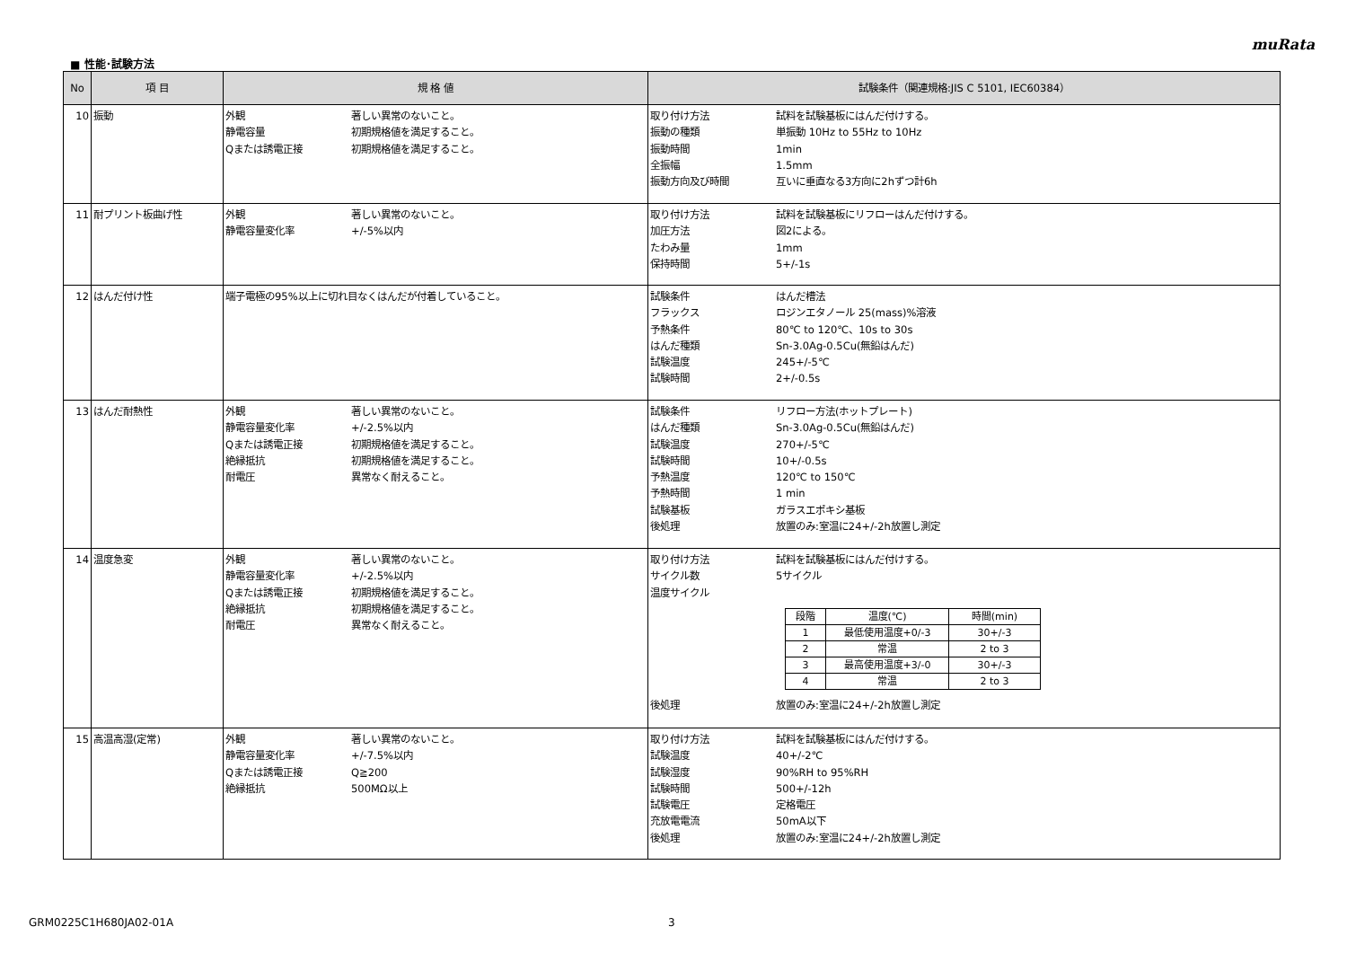muRata
■ 性能･試験方法
| No | 項 目 | 規 格 値 | 試験条件（関連規格:JIS C 5101, IEC60384） |
| --- | --- | --- | --- |
| 10 | 振動 | 外観 著しい異常のないこと。 静電容量 初期規格値を満足すること。 Qまたは誘電正接 初期規格値を満足すること。 | 取り付け方法 試料を試験基板にはんだ付けする。 振動の種類 単振動 10Hz to 55Hz to 10Hz 振動時間 1min 全振幅 1.5mm 振動方向及び時間 互いに垂直なる3方向に2hずつ計6h |
| 11 | 耐プリント板曲げ性 | 外観 著しい異常のないこと。 静電容量変化率 +/-5%以内 | 取り付け方法 試料を試験基板にリフローはんだ付けする。 加圧方法 図2による。 たわみ量 1mm 保持時間 5+/-1s |
| 12 | はんだ付け性 | 端子電極の95%以上に切れ目なくはんだが付着していること。 | 試験条件 はんだ槽法 フラックス ロジンエタノール 25(mass)%溶液 予熱条件 80℃ to 120℃、10s to 30s はんだ種類 Sn-3.0Ag-0.5Cu(無鉛はんだ) 試験温度 245+/-5℃ 試験時間 2+/-0.5s |
| 13 | はんだ耐熱性 | 外観 著しい異常のないこと。 静電容量変化率 +/-2.5%以内 Qまたは誘電正接 初期規格値を満足すること。 絶縁抵抗 初期規格値を満足すること。 耐電圧 異常なく耐えること。 | 試験条件 リフロー方法(ホットプレート) はんだ種類 Sn-3.0Ag-0.5Cu(無鉛はんだ) 試験温度 270+/-5℃ 試験時間 10+/-0.5s 予熱温度 120℃ to 150℃ 予熱時間 1 min 試験基板 ガラスエポキシ基板 後処理 放置のみ:室温に24+/-2h放置し測定 |
| 14 | 温度急変 | 外観 著しい異常のないこと。 静電容量変化率 +/-2.5%以内 Qまたは誘電正接 初期規格値を満足すること。 絶縁抵抗 初期規格値を満足すること。 耐電圧 異常なく耐えること。 | 取り付け方法 試料を試験基板にはんだ付けする。 サイクル数 5サイクル 温度サイクル / 段階 / 温度(℃) / 時間(min) / / --- / --- / --- / / 1 / 最低使用温度+0/-3 / 30+/-3 / / 2 / 常温 / 2 to 3 / / 3 / 最高使用温度+3/-0 / 30+/-3 / / 4 / 常温 / 2 to 3 / 後処理 放置のみ:室温に24+/-2h放置し測定 |
| 15 | 高温高湿(定常) | 外観 著しい異常のないこと。 静電容量変化率 +/-7.5%以内 Qまたは誘電正接 Q≧200 絶縁抵抗 500MΩ以上 | 取り付け方法 試料を試験基板にはんだ付けする。 試験温度 40+/-2℃ 試験湿度 90%RH to 95%RH 試験時間 500+/-12h 試験電圧 定格電圧 充放電電流 50mA以下 後処理 放置のみ:室温に24+/-2h放置し測定 |
GRM0225C1H680JA02-01A 3